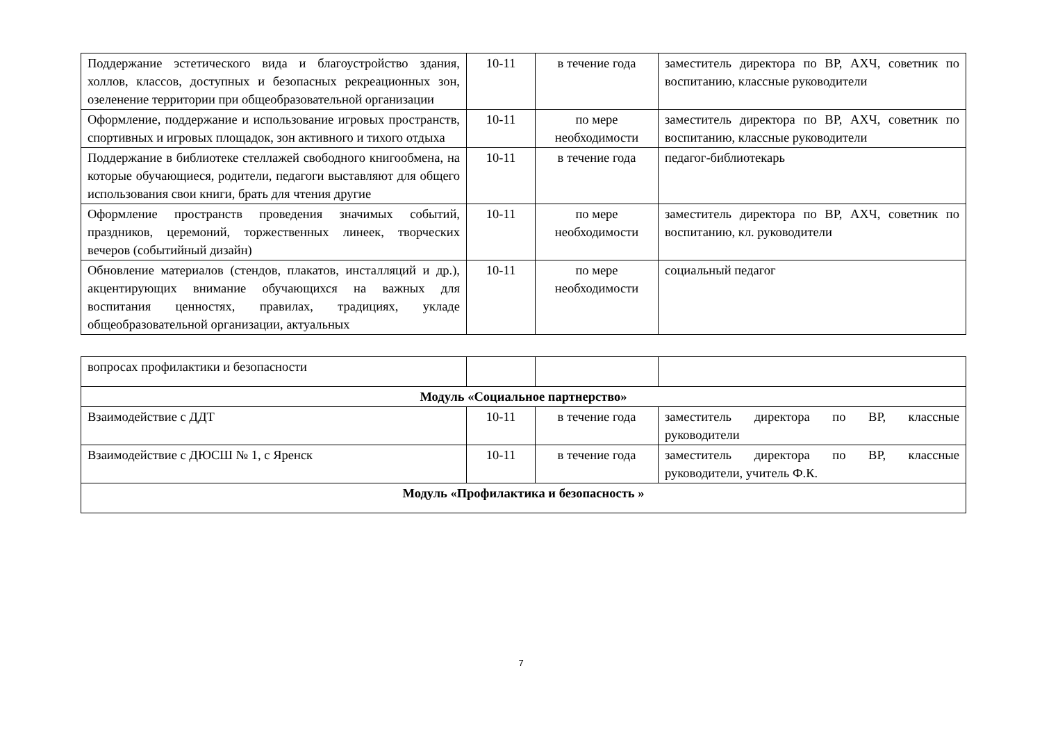| Поддержание эстетического вида и благоустройство здания, холлов, классов, доступных и безопасных рекреационных зон, озеленение территории при общеобразовательной организации | 10-11 | в течение года | заместитель директора по ВР, АХЧ, советник по воспитанию, классные руководители |
| Оформление, поддержание и использование игровых пространств, спортивных и игровых площадок, зон активного и тихого отдыха | 10-11 | по мере необходимости | заместитель директора по ВР, АХЧ, советник по воспитанию, классные руководители |
| Поддержание в библиотеке стеллажей свободного книгообмена, на которые обучающиеся, родители, педагоги выставляют для общего использования свои книги, брать для чтения другие | 10-11 | в течение года | педагог-библиотекарь |
| Оформление пространств проведения значимых событий, праздников, церемоний, торжественных линеек, творческих вечеров (событийный дизайн) | 10-11 | по мере необходимости | заместитель директора по ВР, АХЧ, советник по воспитанию, кл. руководители |
| Обновление материалов (стендов, плакатов, инсталляций и др.), акцентирующих внимание обучающихся на важных для воспитания ценностях, правилах, традициях, укладе общеобразовательной организации, актуальных | 10-11 | по мере необходимости | социальный педагог |
| вопросах профилактики и безопасности | | | |
| Модуль «Социальное партнерство» | | | |
| Взаимодействие с ДДТ | 10-11 | в течение года | заместитель директора по ВР, классные руководители |
| Взаимодействие с ДЮСШ № 1, с Яренск | 10-11 | в течение года | заместитель директора по ВР, классные руководители, учитель Ф.К. |
| Модуль «Профилактика и безопасность » | | | |
7